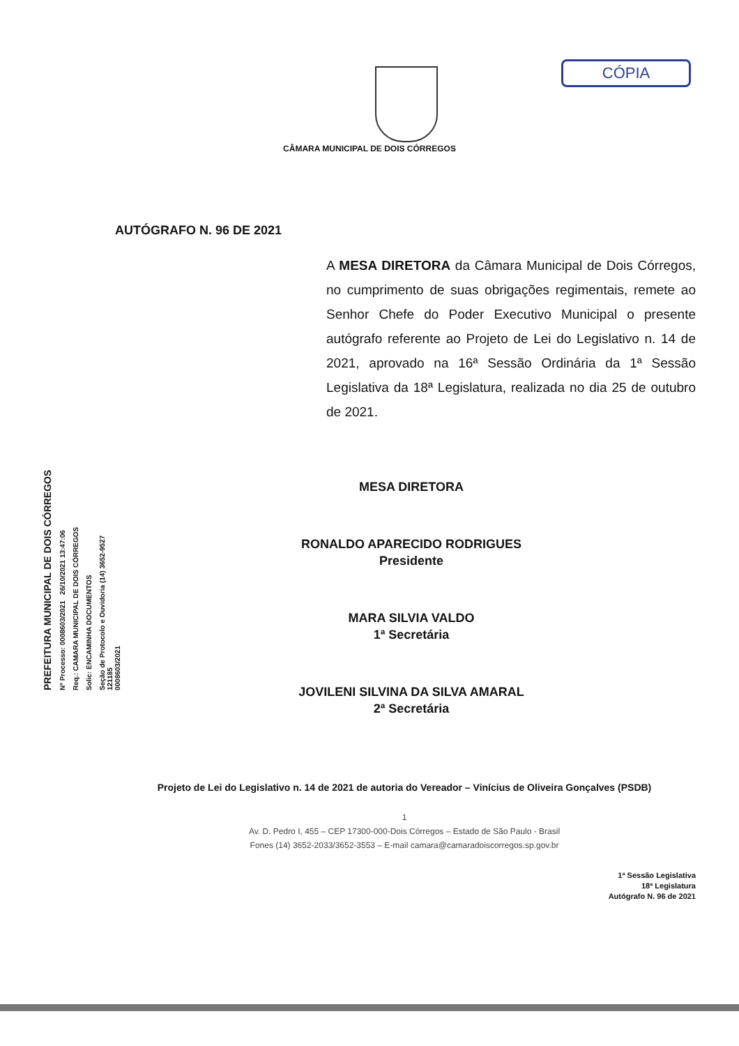CÓPIA
CÂMARA MUNICIPAL DE DOIS CÓRREGOS
AUTÓGRAFO N. 96 DE 2021
A MESA DIRETORA da Câmara Municipal de Dois Córregos, no cumprimento de suas obrigações regimentais, remete ao Senhor Chefe do Poder Executivo Municipal o presente autógrafo referente ao Projeto de Lei do Legislativo n. 14 de 2021, aprovado na 16ª Sessão Ordinária da 1ª Sessão Legislativa da 18ª Legislatura, realizada no dia 25 de outubro de 2021.
PREFEITURA MUNICIPAL DE DOIS CÓRREGOS
Nº Processo: 0008603/2021 26/10/2021 13:47:06
Req.: CAMARA MUNICIPAL DE DOIS CÓRREGOS
Solic: ENCAMINHA DOCUMENTOS
Seção de Protocolo e Ouvidoria (14) 3652-9527
121185
0008603/2021
MESA DIRETORA
RONALDO APARECIDO RODRIGUES
Presidente
MARA SILVIA VALDO
1ª Secretária
JOVILENI SILVINA DA SILVA AMARAL
2ª Secretária
Projeto de Lei do Legislativo n. 14 de 2021 de autoria do Vereador – Vinícius de Oliveira Gonçalves (PSDB)
1
Av. D. Pedro I, 455 – CEP 17300-000-Dois Córregos – Estado de São Paulo - Brasil
Fones (14) 3652-2033/3652-3553 – E-mail camara@camaradoiscorregos.sp.gov.br
1ª Sessão Legislativa
18ª Legislatura
Autógrafo N. 96 de 2021